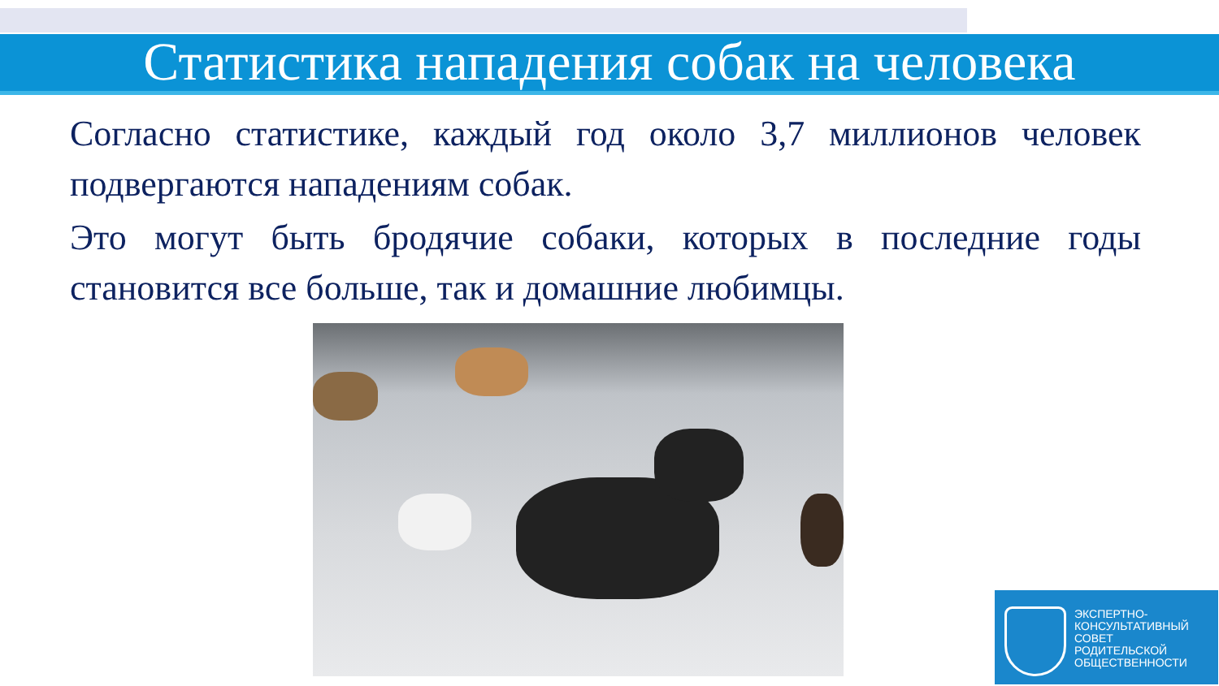Статистика нападения собак на человека
Согласно статистике, каждый год около 3,7 миллионов человек подвергаются нападениям собак.
Это могут быть бродячие собаки, которых в последние годы становится все больше, так и домашние любимцы.
ЭКСПЕРТНО-
КОНСУЛЬТАТИВНЫЙ
СОВЕТ
РОДИТЕЛЬСКОЙ
ОБЩЕСТВЕННОСТИ